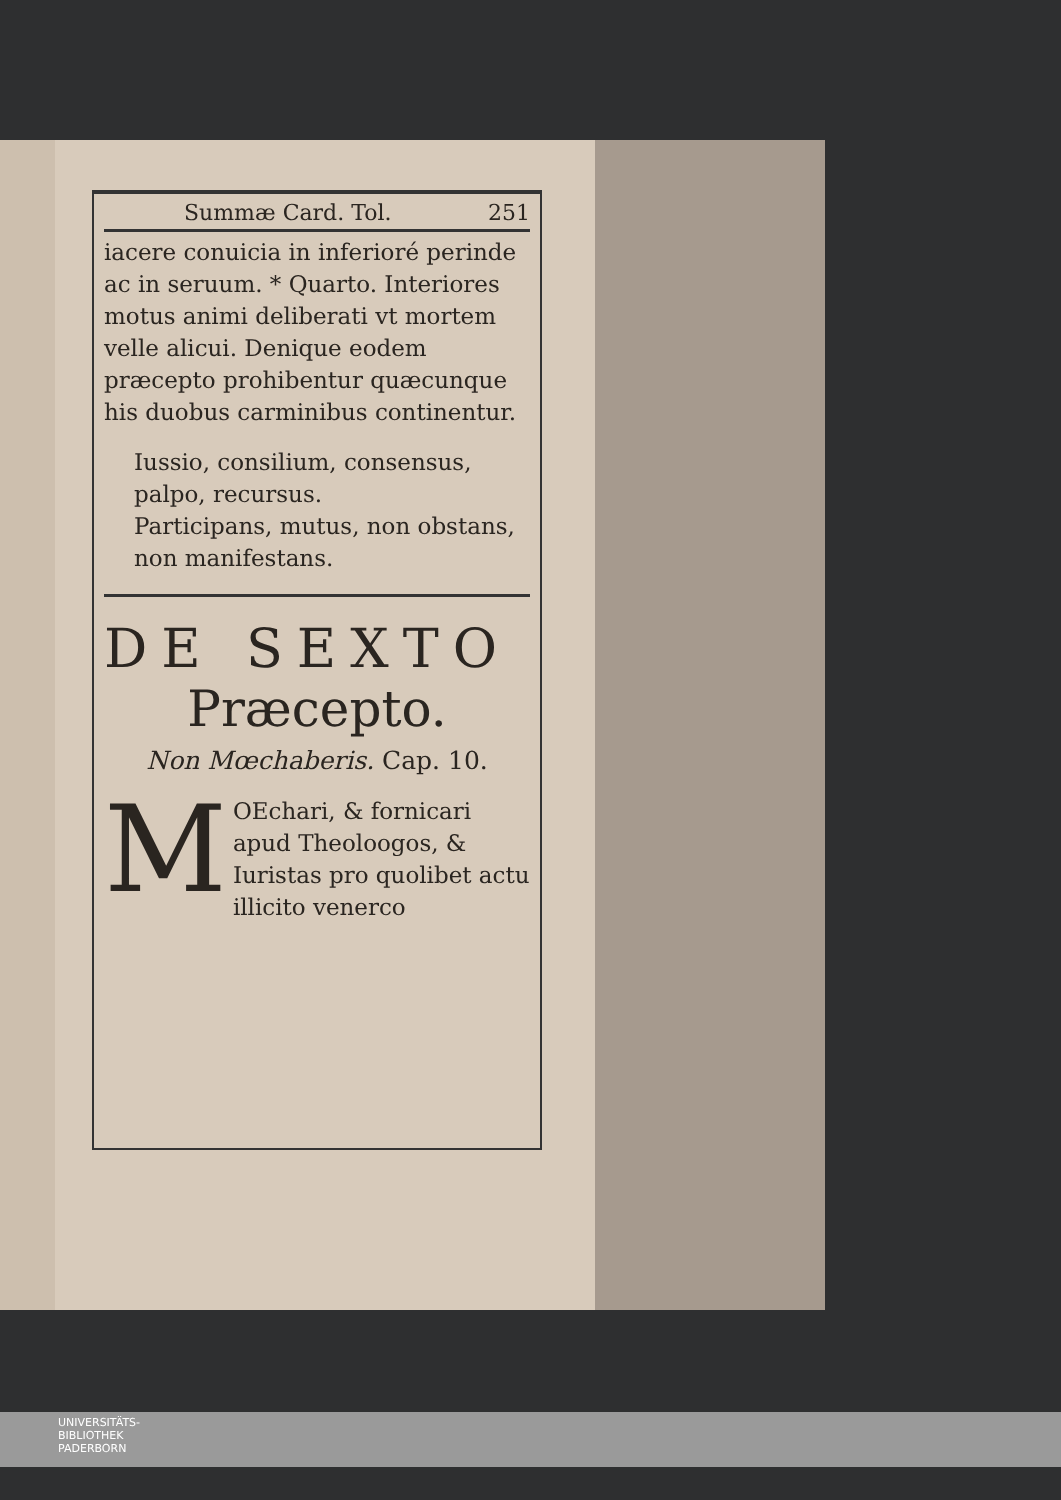Summæ Card. Tol. 251
iacere conuicia in inferioré perinde ac in seruum. * Quarto. Interiores motus animi deliberati vt mortem velle alicui. Denique eodem præcepto prohibentur quæcunque his duobus carminibus continentur.
Iussio, consilium, consensus, palpo, recursus.
Participans, mutus, non obstans, non manifestans.
DE SEXTO
Præcepto.
Non Mœchaberis. Cap. 10.
MOEchari, & fornicari apud Theoloogos, & Iuristas pro quolibet actu illicito venerco
UNIVERSITÄTS-
BIBLIOTHEK
PADERBORN